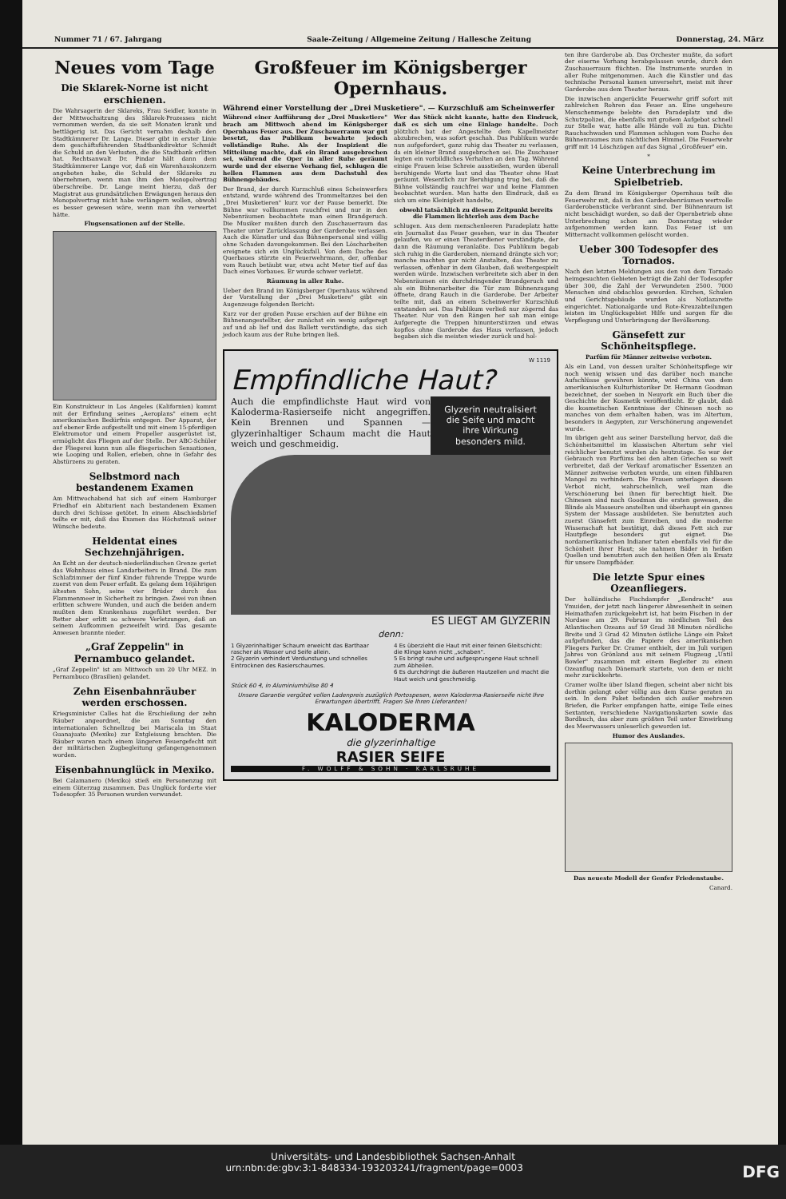Nummer 71 / 67. Jahrgang Saale-Zeitung / Allgemeine Zeitung / Hallesche Zeitung Donnerstag, 24. März
Neues vom Tage
Die Sklarek-Norne ist nicht erschienen.
Die Wahrsagerin der Sklareks, Frau Seidler, konnte in der Mittwochsitzung des Sklarek-Prozesses nicht vernommen werden, da sie seit Monaten krank und bettlägerig ist. Das Gericht vernahm deshalb den Stadtkämmerer Dr. Lange. Dieser gibt in erster Linie dem geschäftsführenden Stadtbankdirektor Schmidt die Schuld an den Verlusten, die die Stadtbank erlitten hat. Rechtsanwalt Dr. Pindar hält dann dem Stadtkämmerer Lange vor, daß ein Warenhauskonzern angeboten habe, die Schuld der Sklareks zu übernehmen, wenn man ihm den Monopolvertrag überschreibe. Dr. Lange meint hierzu, daß der Magistrat aus grundsätzlichen Erwägungen heraus den Monopolvertrag nicht habe verlängern wollen, obwohl es besser gewesen wäre, wenn man ihn verwertet hätte.
Flugsensationen auf der Stelle.
Ein Konstrukteur in Los Angeles (Kalifornien) kommt mit der Erfindung seines „Aeroplans" einem echt amerikanischen Bedürfnis entgegen. Der Apparat, der auf ebener Erde aufgestellt und mit einem 15-pferdigen Elektromotor und einem Propeller ausgerüstet ist, ermöglicht das Fliegen auf der Stelle. Der ABC-Schüler der Fliegerei kann nun alle fliegerischen Sensationen, wie Looping und Rollen, erleben, ohne in Gefahr des Abstürzens zu geraten.
Selbstmord nach bestandenem Examen
Am Mittwochabend hat sich auf einem Hamburger Friedhof ein Abiturient nach bestandenem Examen durch drei Schüsse getötet. In einem Abschiedsbrief teilte er mit, daß das Examen das Höchstmaß seiner Wünsche bedeute.
Heldentat eines Sechzehnjährigen.
An Echt an der deutsch-niederländischen Grenze geriet das Wohnhaus eines Landarbeiters in Brand. Die zum Schlafzimmer der fünf Kinder führende Treppe wurde zuerst von dem Feuer erfaßt. Es gelang dem 16jährigen ältesten Sohn, seine vier Brüder durch das Flammenmeer in Sicherheit zu bringen. Zwei von ihnen erlitten schwere Wunden, und auch die beiden andern mußten dem Krankenhaus zugeführt werden. Der Retter aber erlitt so schwere Verletzungen, daß an seinem Aufkommen gezweifelt wird. Das gesamte Anwesen brannte nieder.
„Graf Zeppelin" in Pernambuco gelandet.
„Graf Zeppelin" ist am Mittwoch um 20 Uhr MEZ. in Pernambuco (Brasilien) gelandet.
Zehn Eisenbahnräuber werden erschossen.
Kriegsminister Calles hat die Erschießung der zehn Räuber angeordnet, die am Sonntag den internationalen Schnellzug bei Mariscala im Staat Guanajuato (Mexiko) zur Entgleisung brachten. Die Räuber waren nach einem längeren Feuergefecht mit der militärischen Zugbegleitung gefangengenommen worden.
Eisenbahnunglück in Mexiko.
Bei Calamanero (Mexiko) stieß ein Personenzug mit einem Güterzug zusammen. Das Unglück forderte vier Todesopfer. 35 Personen wurden verwundet.
Großfeuer im Königsberger Opernhaus.
Während einer Vorstellung der „Drei Musketiere". — Kurzschluß am Scheinwerfer
Während einer Aufführung der „Drei Musketiere" brach am Mittwoch abend im Königsberger Opernhaus Feuer aus. Der Zuschauerraum war gut besetzt, das Publikum bewahrte jedoch vollständige Ruhe. Als der Inspizient die Mitteilung machte, daß ein Brand ausgebrochen sei, während die Oper in aller Ruhe geräumt wurde und der eiserne Vorhang fiel, schlugen die hellen Flammen aus dem Dachstuhl des Bühnengebäudes.
Der Brand, der durch Kurzschluß eines Scheinwerfers entstand, wurde während des Trommeltanzes bei den „Drei Musketieren" kurz vor der Pause bemerkt. Die Bühne war vollkommen rauchfrei und nur in den Nebenräumen beobachtete man einen Brandgeruch. Die Musiker mußten durch den Zuschauerraum das Theater unter Zurücklassung der Garderobe verlassen. Auch die Künstler und das Bühnenpersonal sind völlig ohne Schaden davongekommen. Bei den Löscharbeiten ereignete sich ein Unglücksfall. Von dem Dache des Querbaues stürzte ein Feuerwehrmann, der, offenbar vom Rauch betäubt war, etwa acht Meter tief auf das Dach eines Vorbaues. Er wurde schwer verletzt.
Räumung in aller Ruhe.
Ueber den Brand im Königsberger Opernhaus während der Vorstellung der „Drei Musketiere" gibt ein Augenzeuge folgenden Bericht:
Kurz vor der großen Pause erschien auf der Bühne ein Bühnenangestellter, der zunächst ein wenig aufgeregt auf und ab lief und das Ballett verständigte, das sich jedoch kaum aus der Ruhe bringen ließ.
Wer das Stück nicht kannte, hatte den Eindruck, daß es sich um eine Einlage handelte. Doch plötzlich bat der Angestellte dem Kapellmeister abzubrechen, was sofort geschah. Das Publikum wurde nun aufgefordert, ganz ruhig das Theater zu verlassen, da ein kleiner Brand ausgebrochen sei. Die Zuschauer legten ein vorbildliches Verhalten an den Tag. Während einige Frauen leise Schreie ausstießen, wurden überall beruhigende Worte laut und das Theater ohne Hast geräumt. Wesentlich zur Beruhigung trug bei, daß die Bühne vollständig rauchfrei war und keine Flammen beobachtet wurden. Man hatte den Eindruck, daß es sich um eine Kleinigkeit handelte,
obwohl tatsächlich zu diesem Zeitpunkt bereits die Flammen lichterloh aus dem Dache
schlugen. Aus dem menschenleeren Paradeplatz hatte ein Journalist das Feuer gesehen, war in das Theater gelaufen, wo er einen Theaterdiener verständigte, der dann die Räumung veranlaßte. Das Publikum begab sich ruhig in die Garderoben, niemand drängte sich vor; manche machten gar nicht Anstalten, das Theater zu verlassen, offenbar in dem Glauben, daß weitergespielt werden würde. Inzwischen verbreitete sich aber in den Nebenräumen ein durchdringender Brandgeruch und als ein Bühnenarbeiter die Tür zum Bühnenzugang öffnete, drang Rauch in die Garderobe. Der Arbeiter teilte mit, daß an einem Scheinwerfer Kurzschluß entstanden sei. Das Publikum verließ nur zögernd das Theater. Nur von den Rängen her sah man einige Aufgeregte die Treppen hinunterstürzen und etwas kopflos ohne Garderobe das Haus verlassen, jedoch begaben sich die meisten wieder zurück und hol-
W 1119
Empfindliche Haut?
Glyzerin neutralisiert die Seife und macht ihre Wirkung besonders mild.
Auch die empfindlichste Haut wird von Kaloderma-Rasierseife nicht angegriffen. Kein Brennen und Spannen — glyzerinhaltiger Schaum macht die Haut weich und geschmeidig.
ES LIEGT AM GLYZERIN
denn:
1 Glyzerinhaltiger Schaum erweicht das Barthaar rascher als Wasser und Seife allein.
2 Glyzerin verhindert Verdunstung und schnelles Eintrocknen des Rasierschaumes.
4 Es überzieht die Haut mit einer feinen Gleitschicht: die Klinge kann nicht „schaben".
5 Es bringt rauhe und aufgesprungene Haut schnell zum Abheilen.
6 Es durchdringt die äußeren Hautzellen und macht die Haut weich und geschmeidig.
Stück 60 ₰, in Aluminiumhülse 80 ₰
Unsere Garantie vergütet vollen Ladenpreis zuzüglich Portospesen, wenn Kaloderma-Rasierseife nicht Ihre Erwartungen übertrifft. Fragen Sie Ihren Lieferanten!
KALODERMA
die glyzerinhaltige
RASIER SEIFE
F. WOLFF & SOHN · KARLSRUHE
ten ihre Garderobe ab. Das Orchester mußte, da sofort der eiserne Vorhang herabgelassen wurde, durch den Zuschauerraum flüchten. Die Instrumente wurden in aller Ruhe mitgenommen. Auch die Künstler und das technische Personal kamen unversehrt, meist mit ihrer Garderobe aus dem Theater heraus.
Die inzwischen angerückte Feuerwehr griff sofort mit zahlreichen Rohren das Feuer an. Eine ungeheure Menschenmenge belebte den Paradeplatz und die Schutzpolizei, die ebenfalls mit großem Aufgebot schnell zur Stelle war, hatte alle Hände voll zu tun. Dichte Rauchschwaden und Flammen schlugen vom Dache des Bühnenraumes zum nächtlichen Himmel. Die Feuerwehr griff mit 14 Löschzügen auf das Signal „Großfeuer" ein.
*
Keine Unterbrechung im Spielbetrieb.
Zu dem Brand im Königsberger Opernhaus teilt die Feuerwehr mit, daß in den Garderobenräumen wertvolle Garderobenstücke verbrannt sind. Der Bühnenraum ist nicht beschädigt worden, so daß der Opernbetrieb ohne Unterbrechung schon am Donnerstag wieder aufgenommen werden kann. Das Feuer ist um Mitternacht vollkommen gelöscht worden.
Ueber 300 Todesopfer des Tornados.
Nach den letzten Meldungen aus den von dem Tornado heimgesuchten Gebieten beträgt die Zahl der Todesopfer über 300, die Zahl der Verwundeten 2500. 7000 Menschen sind obdachlos geworden. Kirchen, Schulen und Gerichtsgebäude wurden als Notlazarette eingerichtet. Nationalgarde und Rote-Kreuzabteilungen leisten im Unglücksgebiet Hilfe und sorgen für die Verpflegung und Unterbringung der Bevölkerung.
Gänsefett zur Schönheitspflege.
Parfüm für Männer zeitweise verboten.
Als ein Land, von dessen uralter Schönheitspflege wir noch wenig wissen und das darüber noch manche Aufschlüsse gewähren könnte, wird China von dem amerikanischen Kulturhistoriker Dr. Hermann Goodman bezeichnet, der soeben in Neuyork ein Buch über die Geschichte der Kosmetik veröffentlicht. Er glaubt, daß die kosmetischen Kenntnisse der Chinesen noch so manches von dem erhalten haben, was im Altertum, besonders in Aegypten, zur Verschönerung angewendet wurde.
Im übrigen geht aus seiner Darstellung hervor, daß die Schönheitsmittel im klassischen Altertum sehr viel reichlicher benutzt wurden als heutzutage. So war der Gebrauch von Parfüms bei den alten Griechen so weit verbreitet, daß der Verkauf aromatischer Essenzen an Männer zeitweise verboten wurde, um einen fühlbaren Mangel zu verhindern. Die Frauen unterlagen diesem Verbot nicht, wahrscheinlich, weil man die Verschönerung bei ihnen für berechtigt hielt. Die Chinesen sind nach Goodman die ersten gewesen, die Blinde als Masseure anstellten und überhaupt ein ganzes System der Massage ausbildeten. Sie benutzten auch zuerst Gänsefett zum Einreiben, und die moderne Wissenschaft hat bestätigt, daß dieses Fett sich zur Hautpflege besonders gut eignet. Die nordamerikanischen Indianer taten ebenfalls viel für die Schönheit ihrer Haut; sie nahmen Bäder in heißen Quellen und benutzten auch den heißen Ofen als Ersatz für unsere Dampfbäder.
Die letzte Spur eines Ozeanfliegers.
Der holländische Fischdampfer „Eendracht" aus Ymuiden, der jetzt nach längerer Abwesenheit in seinen Heimathafen zurückgekehrt ist, hat beim Fischen in der Nordsee am 29. Februar im nördlichen Teil des Atlantischen Ozeans auf 59 Grad 38 Minuten nördliche Breite und 3 Grad 42 Minuten östliche Länge ein Paket aufgefunden, das die Papiere des amerikanischen Fliegers Parker Dr. Cramer enthielt, der im Juli vorigen Jahres von Grönland aus mit seinem Flugzeug „Until Bowler" zusammen mit einem Begleiter zu einem Ozeanflug nach Dänemark startete, von dem er nicht mehr zurückkehrte.
Cramer wollte über Island fliegen, scheint aber nicht bis dorthin gelangt oder völlig aus dem Kurse geraten zu sein. In dem Paket befanden sich außer mehreren Briefen, die Parker empfangen hatte, einige Teile eines Sextanten, verschiedene Navigationskarten sowie das Bordbuch, das aber zum größten Teil unter Einwirkung des Meerwassers unleserlich geworden ist.
Humor des Auslandes.
Das neueste Modell der Genfer Friedenstaube.
Canard.
Universitäts- und Landesbibliothek Sachsen-Anhalt
urn:nbn:de:gbv:3:1-848334-193203241/fragment/page=0003 DFG